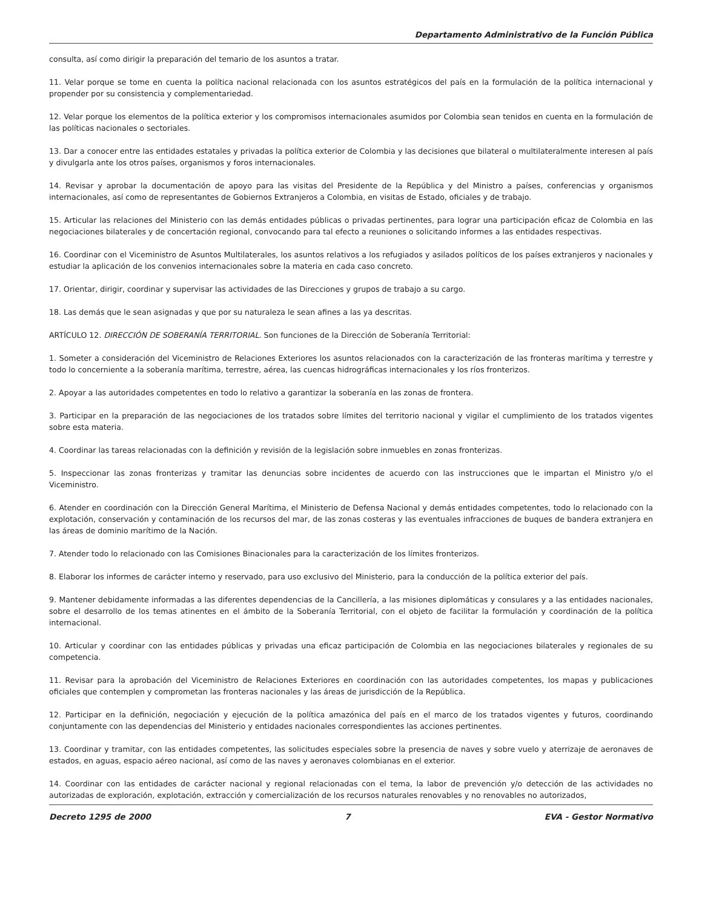Departamento Administrativo de la Función Pública
consulta, así como dirigir la preparación del temario de los asuntos a tratar.
11. Velar porque se tome en cuenta la política nacional relacionada con los asuntos estratégicos del país en la formulación de la política internacional y propender por su consistencia y complementariedad.
12. Velar porque los elementos de la política exterior y los compromisos internacionales asumidos por Colombia sean tenidos en cuenta en la formulación de las políticas nacionales o sectoriales.
13. Dar a conocer entre las entidades estatales y privadas la política exterior de Colombia y las decisiones que bilateral o multilateralmente interesen al país y divulgarla ante los otros países, organismos y foros internacionales.
14. Revisar y aprobar la documentación de apoyo para las visitas del Presidente de la República y del Ministro a países, conferencias y organismos internacionales, así como de representantes de Gobiernos Extranjeros a Colombia, en visitas de Estado, oficiales y de trabajo.
15. Articular las relaciones del Ministerio con las demás entidades públicas o privadas pertinentes, para lograr una participación eficaz de Colombia en las negociaciones bilaterales y de concertación regional, convocando para tal efecto a reuniones o solicitando informes a las entidades respectivas.
16. Coordinar con el Viceministro de Asuntos Multilaterales, los asuntos relativos a los refugiados y asilados políticos de los países extranjeros y nacionales y estudiar la aplicación de los convenios internacionales sobre la materia en cada caso concreto.
17. Orientar, dirigir, coordinar y supervisar las actividades de las Direcciones y grupos de trabajo a su cargo.
18. Las demás que le sean asignadas y que por su naturaleza le sean afines a las ya descritas.
ARTÍCULO 12. DIRECCIÓN DE SOBERANÍA TERRITORIAL. Son funciones de la Dirección de Soberanía Territorial:
1. Someter a consideración del Viceministro de Relaciones Exteriores los asuntos relacionados con la caracterización de las fronteras marítima y terrestre y todo lo concerniente a la soberanía marítima, terrestre, aérea, las cuencas hidrográficas internacionales y los ríos fronterizos.
2. Apoyar a las autoridades competentes en todo lo relativo a garantizar la soberanía en las zonas de frontera.
3. Participar en la preparación de las negociaciones de los tratados sobre límites del territorio nacional y vigilar el cumplimiento de los tratados vigentes sobre esta materia.
4. Coordinar las tareas relacionadas con la definición y revisión de la legislación sobre inmuebles en zonas fronterizas.
5. Inspeccionar las zonas fronterizas y tramitar las denuncias sobre incidentes de acuerdo con las instrucciones que le impartan el Ministro y/o el Viceministro.
6. Atender en coordinación con la Dirección General Marítima, el Ministerio de Defensa Nacional y demás entidades competentes, todo lo relacionado con la explotación, conservación y contaminación de los recursos del mar, de las zonas costeras y las eventuales infracciones de buques de bandera extranjera en las áreas de dominio marítimo de la Nación.
7. Atender todo lo relacionado con las Comisiones Binacionales para la caracterización de los límites fronterizos.
8. Elaborar los informes de carácter interno y reservado, para uso exclusivo del Ministerio, para la conducción de la política exterior del país.
9. Mantener debidamente informadas a las diferentes dependencias de la Cancillería, a las misiones diplomáticas y consulares y a las entidades nacionales, sobre el desarrollo de los temas atinentes en el ámbito de la Soberanía Territorial, con el objeto de facilitar la formulación y coordinación de la política internacional.
10. Articular y coordinar con las entidades públicas y privadas una eficaz participación de Colombia en las negociaciones bilaterales y regionales de su competencia.
11. Revisar para la aprobación del Viceministro de Relaciones Exteriores en coordinación con las autoridades competentes, los mapas y publicaciones oficiales que contemplen y comprometan las fronteras nacionales y las áreas de jurisdicción de la República.
12. Participar en la definición, negociación y ejecución de la política amazónica del país en el marco de los tratados vigentes y futuros, coordinando conjuntamente con las dependencias del Ministerio y entidades nacionales correspondientes las acciones pertinentes.
13. Coordinar y tramitar, con las entidades competentes, las solicitudes especiales sobre la presencia de naves y sobre vuelo y aterrizaje de aeronaves de estados, en aguas, espacio aéreo nacional, así como de las naves y aeronaves colombianas en el exterior.
14. Coordinar con las entidades de carácter nacional y regional relacionadas con el tema, la labor de prevención y/o detección de las actividades no autorizadas de exploración, explotación, extracción y comercialización de los recursos naturales renovables y no renovables no autorizados,
Decreto 1295 de 2000 7 EVA - Gestor Normativo